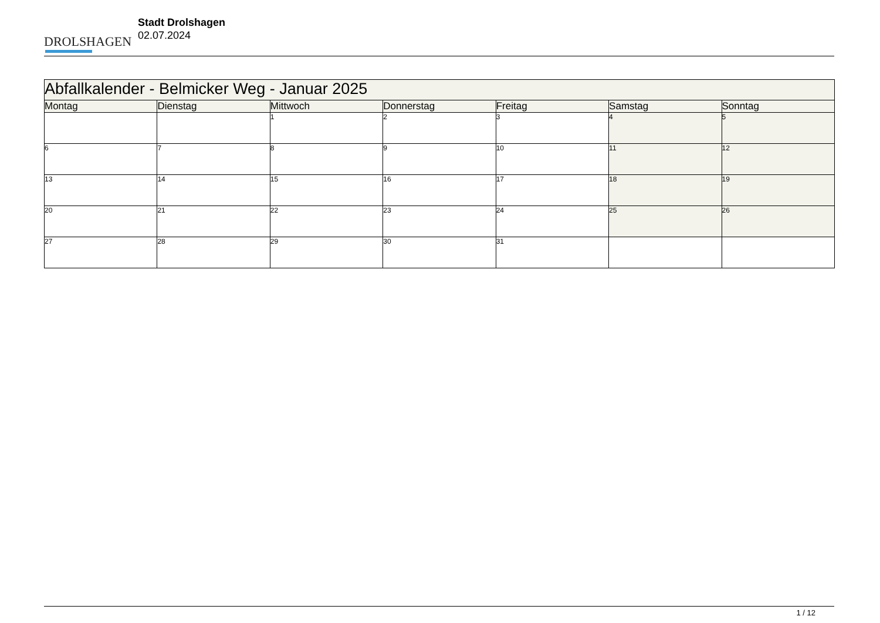DROLSHAGEN
Stadt Drolshagen
02.07.2024
| Abfallkalender - Belmicker Weg - Januar 2025 | | | | | | |
| --- | --- | --- | --- | --- | --- | --- |
| Montag | Dienstag | Mittwoch | Donnerstag | Freitag | Samstag | Sonntag |
| | | 1 | 2 | 3 | 4 | 5 |
| 6 | 7 | 8 | 9 | 10 | 11 | 12 |
| 13 | 14 | 15 | 16 | 17 | 18 | 19 |
| 20 | 21 | 22 | 23 | 24 | 25 | 26 |
| 27 | 28 | 29 | 30 | 31 | | |
1 / 12